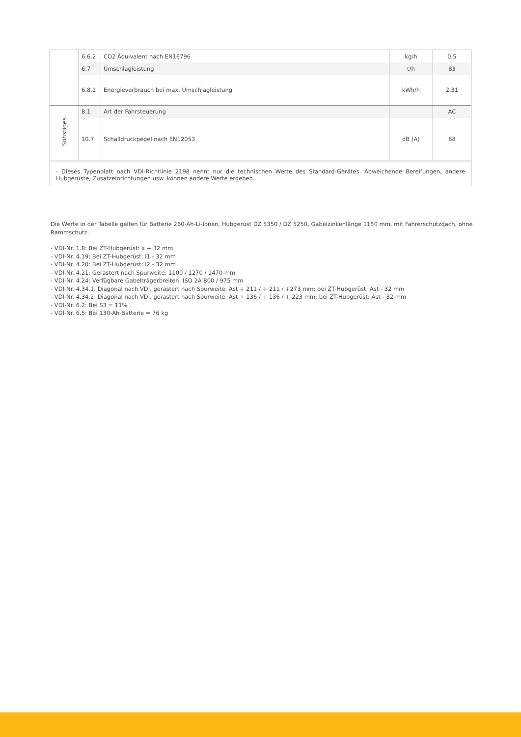| | 6.6.2 | CO2 Äquivalent nach EN16796 | kg/h | 0,5 |
| | 6.7 | Umschlagleistung | t/h | 83 |
| | 6.8.1 | Energieverbrauch bei max. Umschlagleistung | kWh/h | 2,31 |
| Sonstiges | 8.1 | Art der Fahrsteuerung | | AC |
| | 10.7 | Schalldruckpegel nach EN12053 | dB (A) | 68 |
- Dieses Typenblatt nach VDI-Richtlinie 2198 nennt nur die technischen Werte des Standard-Gerätes. Abweichende Bereifungen, andere Hubgerüste, Zusatzeinrichtungen usw. können andere Werte ergeben.
Die Werte in der Tabelle gelten für Batterie 260-Ah-Li-Ionen, Hubgerüst DZ 5350 / DZ 5250, Gabelzinkenlänge 1150 mm, mit Fahrerschutzdach, ohne Rammschutz.
- VDI-Nr. 1.8: Bei ZT-Hubgerüst: x + 32 mm
- VDI-Nr. 4.19: Bei ZT-Hubgerüst: l1 - 32 mm
- VDI-Nr. 4.20: Bei ZT-Hubgerüst: l2 - 32 mm
- VDI-Nr. 4.21: Gerastert nach Spurweite: 1100 / 1270 / 1470 mm
- VDI-Nr. 4.24: Verfügbare Gabelträgerbreiten: ISO 2A 800 / 975 mm
- VDI-Nr. 4.34.1: Diagonal nach VDI, gerastert nach Spurweite: Ast + 211 / + 211 / +273 mm; bei ZT-Hubgerüst: Ast - 32 mm
- VDI-Nr. 4.34.2: Diagonal nach VDI, gerastert nach Spurweite: Ast + 136 / + 136 / + 223 mm; bei ZT-Hubgerüst: Ast - 32 mm
- VDI-Nr. 6.2: Bei S3 = 11%
- VDI-Nr. 6.5: Bei 130-Ah-Batterie = 76 kg